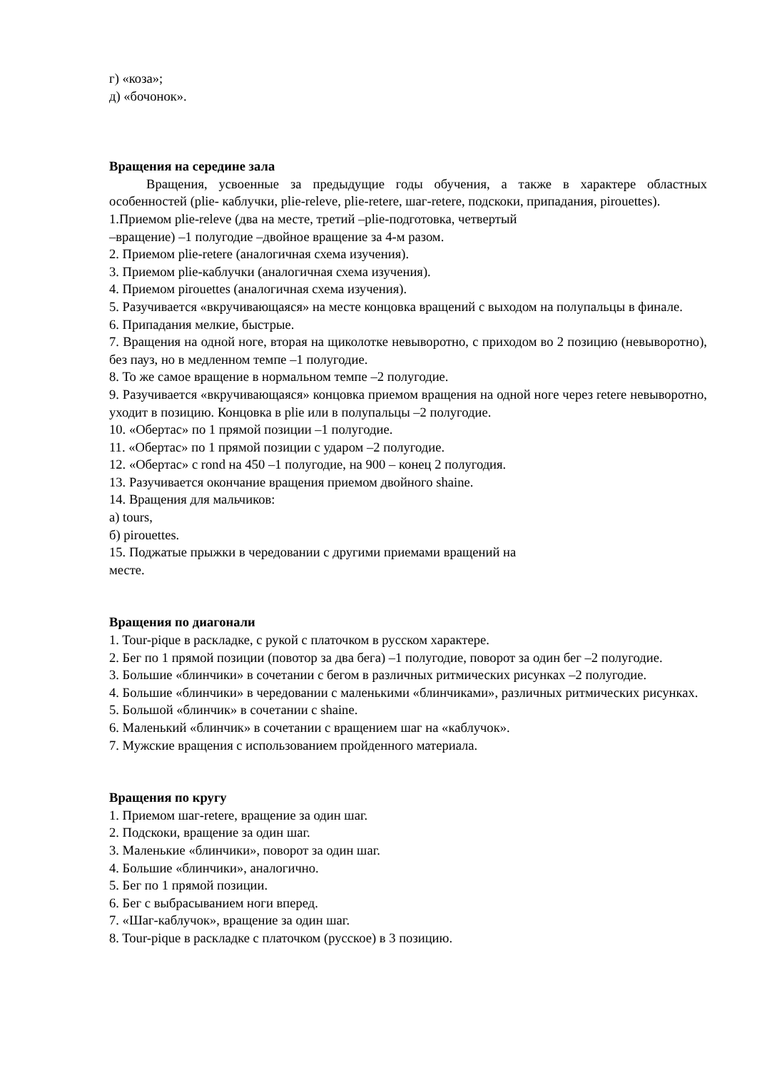г) «коза»;
д) «бочонок».
Вращения на середине зала
Вращения, усвоенные за предыдущие годы обучения, а также в характере областных особенностей (plie- каблучки, plie-releve, plie-retere, шаг-retere, подскоки, припадания, pirouettes).
1.Приемом plie-releve (два на месте, третий –plie-подготовка, четвертый
–вращение) –1 полугодие –двойное вращение за 4-м разом.
2. Приемом plie-retere (аналогичная схема изучения).
3. Приемом plie-каблучки (аналогичная схема изучения).
4. Приемом pirouettes (аналогичная схема изучения).
5. Разучивается «вкручивающаяся» на месте концовка вращений с выходом на полупальцы в финале.
6. Припадания мелкие, быстрые.
7. Вращения на одной ноге, вторая на щиколотке невыворотно, с приходом во 2 позицию (невыворотно), без пауз, но в медленном темпе –1 полугодие.
8. То же самое вращение в нормальном темпе –2 полугодие.
9. Разучивается «вкручивающаяся» концовка приемом вращения на одной ноге через retere невыворотно, уходит в позицию. Концовка в plie или в полупальцы –2 полугодие.
10. «Обертас» по 1 прямой позиции –1 полугодие.
11. «Обертас» по 1 прямой позиции с ударом –2 полугодие.
12. «Обертас» с rond на 450 –1 полугодие, на 900 – конец 2 полугодия.
13. Разучивается окончание вращения приемом двойного shaine.
14. Вращения для мальчиков:
а) tours,
б) pirouettes.
15. Поджатые прыжки в чередовании с другими приемами вращений на
месте.
Вращения по диагонали
1. Tour-pique в раскладке, с рукой с платочком в русском характере.
2. Бег по 1 прямой позиции (повотор за два бега) –1 полугодие, поворот за один бег –2 полугодие.
3. Большие «блинчики» в сочетании с бегом в различных ритмических рисунках –2 полугодие.
4. Большие «блинчики» в чередовании с маленькими «блинчиками», различных ритмических рисунках.
5. Большой «блинчик» в сочетании с shaine.
6. Маленький «блинчик» в сочетании с вращением шаг на «каблучок».
7. Мужские вращения с использованием пройденного материала.
Вращения по кругу
1. Приемом шаг-retere, вращение за один шаг.
2. Подскоки, вращение за один шаг.
3. Маленькие «блинчики», поворот за один шаг.
4. Большие «блинчики», аналогично.
5. Бег по 1 прямой позиции.
6. Бег с выбрасыванием ноги вперед.
7. «Шаг-каблучок», вращение за один шаг.
8. Tour-pique в раскладке с платочком (русское) в 3 позицию.